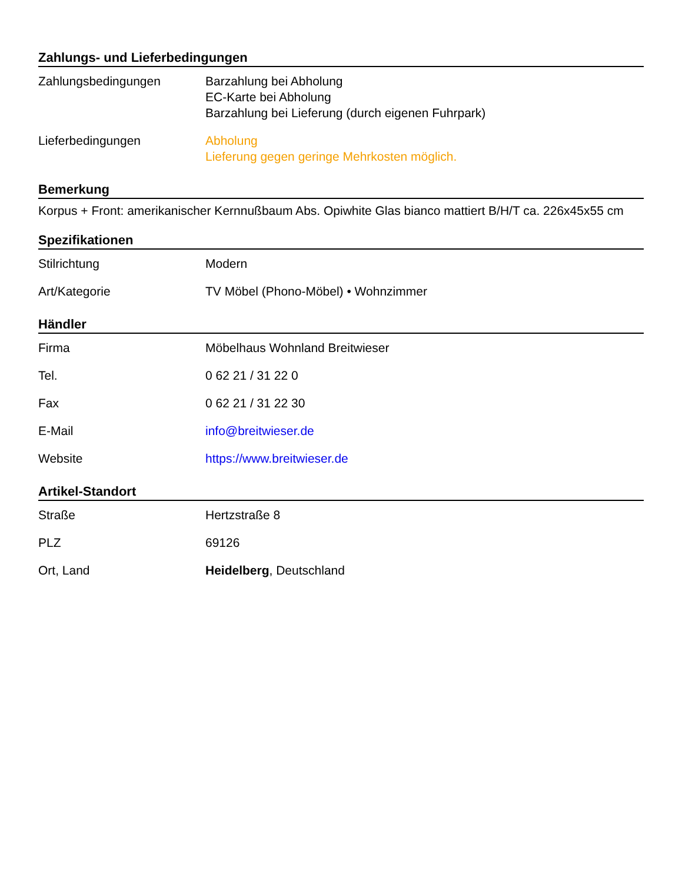Zahlungs- und Lieferbedingungen
| Zahlungsbedingungen | Barzahlung bei Abholung EC-Karte bei Abholung Barzahlung bei Lieferung (durch eigenen Fuhrpark) |
| Lieferbedingungen | Abholung Lieferung gegen geringe Mehrkosten möglich. |
Bemerkung
Korpus + Front: amerikanischer Kernnußbaum Abs. Opiwhite Glas bianco mattiert B/H/T ca. 226x45x55 cm
Spezifikationen
| Stilrichtung | Modern |
| Art/Kategorie | TV Möbel (Phono-Möbel) • Wohnzimmer |
Händler
| Firma | Möbelhaus Wohnland Breitwieser |
| Tel. | 0 62 21 / 31 22 0 |
| Fax | 0 62 21 / 31 22 30 |
| E-Mail | info@breitwieser.de |
| Website | https://www.breitwieser.de |
Artikel-Standort
| Straße | Hertzstraße 8 |
| PLZ | 69126 |
| Ort, Land | Heidelberg , Deutschland |